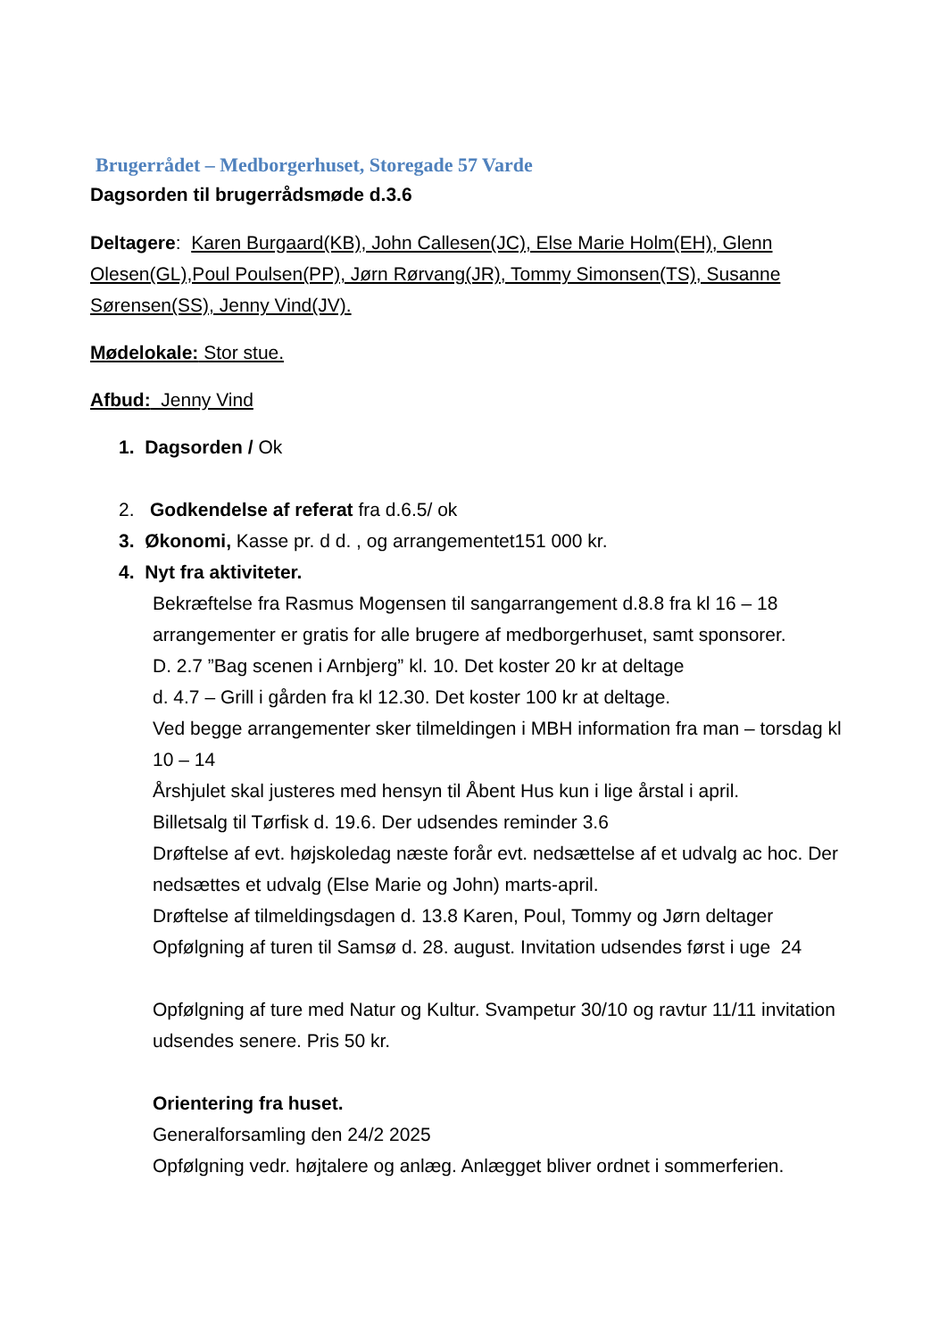Brugerrådet – Medborgerhuset, Storegade 57 Varde
Dagsorden til brugerrådsmøde d.3.6
Deltagere: Karen Burgaard(KB), John Callesen(JC), Else Marie Holm(EH), Glenn Olesen(GL),Poul Poulsen(PP), Jørn Rørvang(JR), Tommy Simonsen(TS), Susanne Sørensen(SS), Jenny Vind(JV).
Mødelokale: Stor stue.
Afbud: Jenny Vind
1. Dagsorden / Ok
2. Godkendelse af referat fra d.6.5/ ok
3. Økonomi, Kasse pr. d d. , og arrangementet151 000 kr.
4. Nyt fra aktiviteter.
Bekræftelse fra Rasmus Mogensen til sangarrangement d.8.8 fra kl 16 – 18
arrangementer er gratis for alle brugere af medborgerhuset, samt sponsorer.
D. 2.7 ”Bag scenen i Arnbjerg” kl. 10. Det koster 20 kr at deltage
d. 4.7 – Grill i gården fra kl 12.30. Det koster 100 kr at deltage.
Ved begge arrangementer sker tilmeldingen i MBH information fra man – torsdag kl 10 – 14
Årshjulet skal justeres med hensyn til Åbent Hus kun i lige årstal i april.
Billetsalg til Tørfisk d. 19.6. Der udsendes reminder 3.6
Drøftelse af evt. højskoledag næste forår evt. nedsættelse af et udvalg ac hoc. Der nedsættes et udvalg (Else Marie og John) marts-april.
Drøftelse af tilmeldingsdagen d. 13.8 Karen, Poul, Tommy og Jørn deltager
Opfølgning af turen til Samsø d. 28. august. Invitation udsendes først i uge 24
Opfølgning af ture med Natur og Kultur. Svampetur 30/10 og ravtur 11/11 invitation udsendes senere. Pris 50 kr.
Orientering fra huset.
Generalforsamling den 24/2 2025
Opfølgning vedr. højtalere og anlæg. Anlægget bliver ordnet i sommerferien.